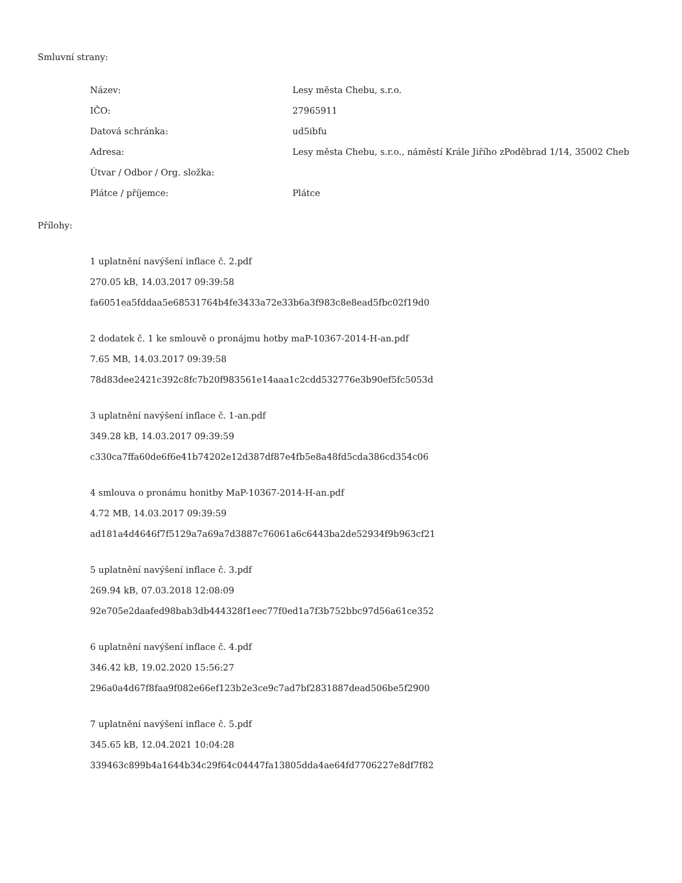Smluvní strany:
| Název: | Lesy města Chebu, s.r.o. |
| IČO: | 27965911 |
| Datová schránka: | ud5ibfu |
| Adresa: | Lesy města Chebu, s.r.o., náměstí Krále Jiřího zPoděbrad 1/14, 35002 Cheb |
| Útvar / Odbor / Org. složka: | |
| Plátce / příjemce: | Plátce |
Přílohy:
1 uplatnění navýšení inflace č. 2.pdf
270.05 kB, 14.03.2017 09:39:58
fa6051ea5fddaa5e68531764b4fe3433a72e33b6a3f983c8e8ead5fbc02f19d0
2 dodatek č. 1 ke smlouvě o pronájmu hotby maP-10367-2014-H-an.pdf
7.65 MB, 14.03.2017 09:39:58
78d83dee2421c392c8fc7b20f983561e14aaa1c2cdd532776e3b90ef5fc5053d
3 uplatnění navýšení inflace č. 1-an.pdf
349.28 kB, 14.03.2017 09:39:59
c330ca7ffa60de6f6e41b74202e12d387df87e4fb5e8a48fd5cda386cd354c06
4 smlouva o pronámu honitby MaP-10367-2014-H-an.pdf
4.72 MB, 14.03.2017 09:39:59
ad181a4d4646f7f5129a7a69a7d3887c76061a6c6443ba2de52934f9b963cf21
5 uplatnění navýšení inflace č. 3.pdf
269.94 kB, 07.03.2018 12:08:09
92e705e2daafed98bab3db444328f1eec77f0ed1a7f3b752bbc97d56a61ce352
6 uplatnění navýšení inflace č. 4.pdf
346.42 kB, 19.02.2020 15:56:27
296a0a4d67f8faa9f082e66ef123b2e3ce9c7ad7bf2831887dead506be5f2900
7 uplatnění navýšení inflace č. 5.pdf
345.65 kB, 12.04.2021 10:04:28
339463c899b4a1644b34c29f64c04447fa13805dda4ae64fd7706227e8df7f82